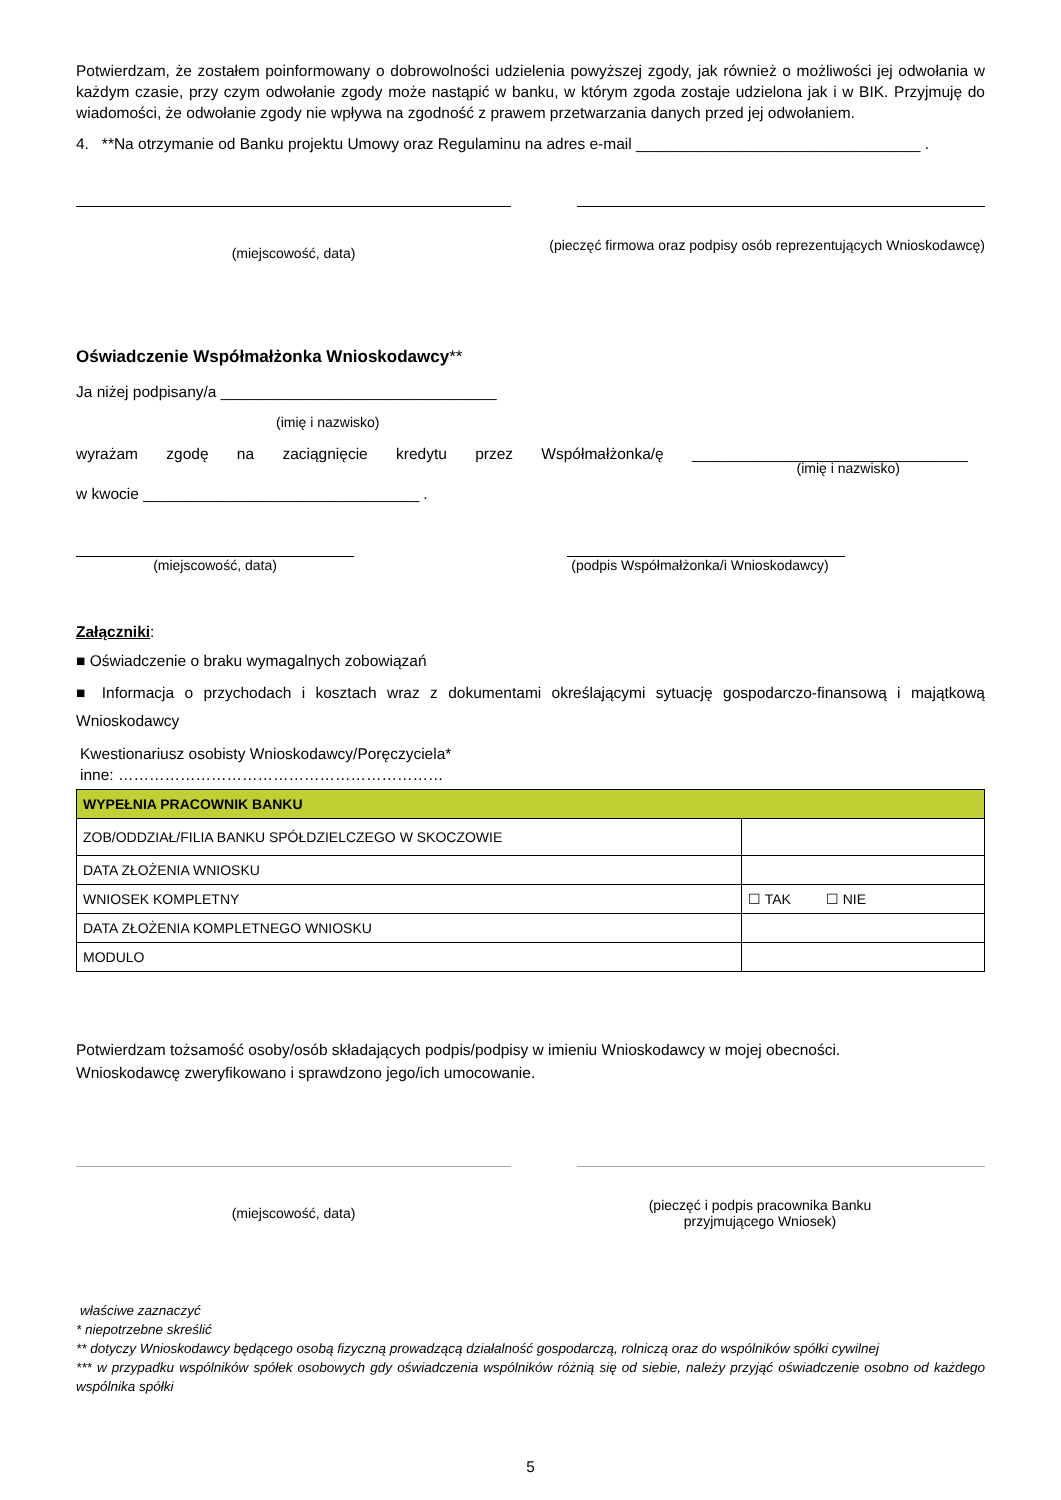Potwierdzam, że zostałem poinformowany o dobrowolności udzielenia powyższej zgody, jak również o możliwości jej odwołania w każdym czasie, przy czym odwołanie zgody może nastąpić w banku, w którym zgoda zostaje udzielona jak i w BIK. Przyjmuję do wiadomości, że odwołanie zgody nie wpływa na zgodność z prawem przetwarzania danych przed jej odwołaniem.
4. **Na otrzymanie od Banku projektu Umowy oraz Regulaminu na adres e-mail _________________________________ .
(miejscowość, data)
(pieczęć firmowa oraz podpisy osób reprezentujących Wnioskodawcę)
Oświadczenie Współmałżonka Wnioskodawcy**
Ja niżej podpisany/a ________________________________
(imię i nazwisko)
wyrażam zgodę na zaciągnięcie kredytu przez Współmałżonka/ę ________________________________
(imię i nazwisko)
w kwocie ________________________________ .
(miejscowość, data) (podpis Współmałżonka/i Wnioskodawcy)
Załączniki:
■ Oświadczenie o braku wymagalnych zobowiązań
■ Informacja o przychodach i kosztach wraz z dokumentami określającymi sytuację gospodarczo-finansową i majątkową Wnioskodawcy
Kwestionariusz osobisty Wnioskodawcy/Poręczyciela*
inne: ………………………………………………………
| WYPEŁNIA PRACOWNIK BANKU | |
| ZOB/ODDZIAŁ/FILIA BANKU SPÓŁDZIELCZEGO W SKOCZOWIE | |
| DATA ZŁOŻENIA WNIOSKU | |
| WNIOSEK KOMPLETNY | ☐ TAK ☐ NIE |
| DATA ZŁOŻENIA KOMPLETNEGO WNIOSKU | |
| MODULO | |
Potwierdzam tożsamość osoby/osób składających podpis/podpisy w imieniu Wnioskodawcy w mojej obecności.
Wnioskodawcę zweryfikowano i sprawdzono jego/ich umocowanie.
(miejscowość, data)
(pieczęć i podpis pracownika Banku
przyjmującego Wniosek)
właściwe zaznaczyć
* niepotrzebne skreślić
** dotyczy Wnioskodawcy będącego osobą fizyczną prowadzącą działalność gospodarczą, rolniczą oraz do wspólników spółki cywilnej
*** w przypadku wspólników spółek osobowych gdy oświadczenia wspólników różnią się od siebie, należy przyjąć oświadczenie osobno od każdego wspólnika spółki
5